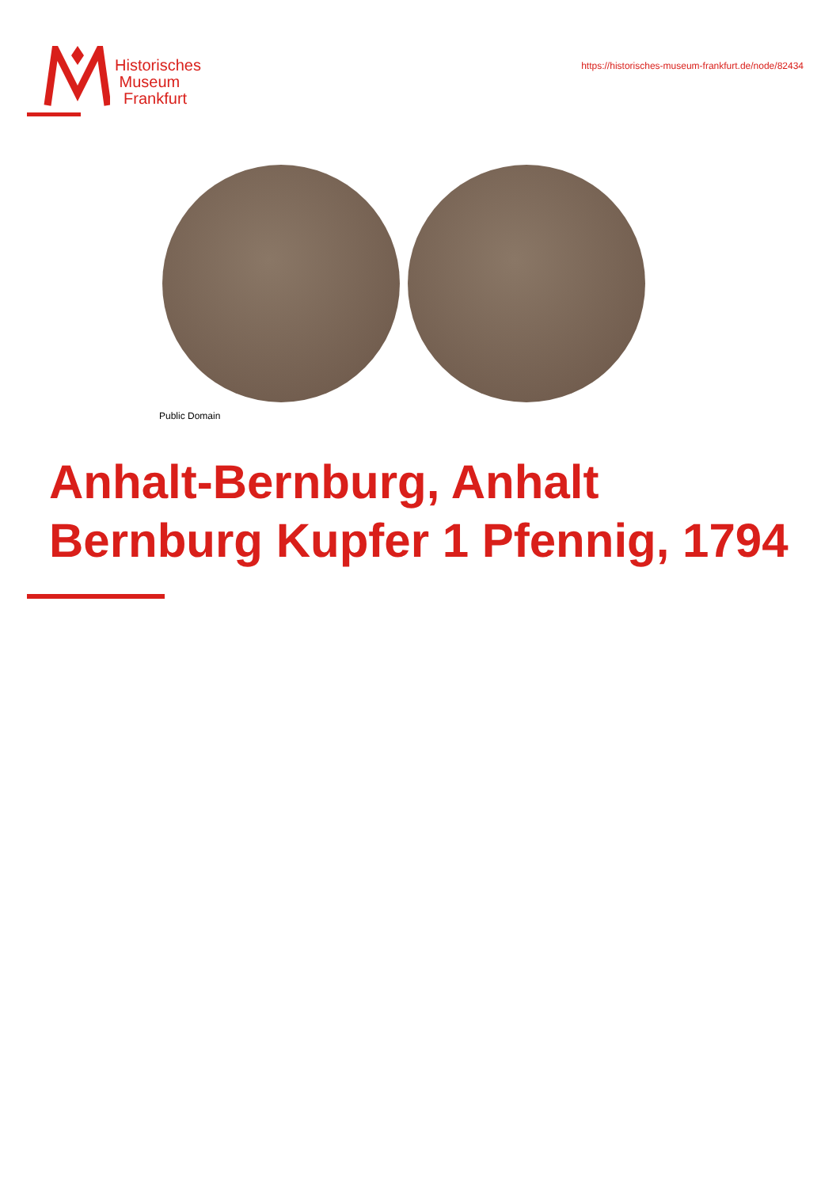Historisches
Museum
Frankfurt
https://historisches-museum-frankfurt.de/node/82434
Public Domain
Anhalt-Bernburg, Anhalt Bernburg Kupfer 1 Pfennig, 1794